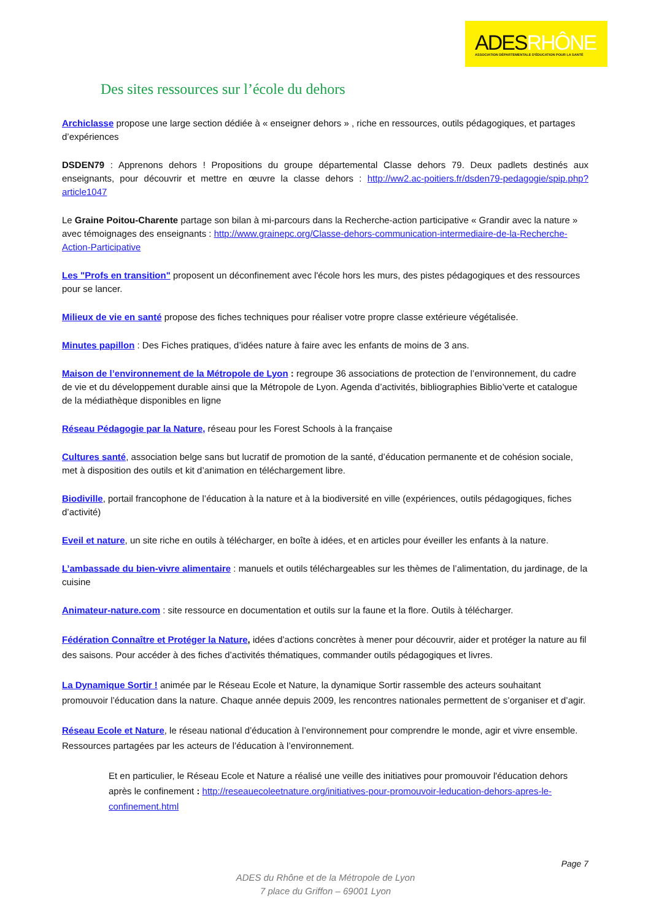ADESRHÔNE
ASSOCIATION DÉPARTEMENTALE D'ÉDUCATION POUR LA SANTÉ
Des sites ressources sur l’école du dehors
Archiclasse propose une large section dédiée à « enseigner dehors » , riche en ressources, outils pédagogiques, et partages d’expériences
DSDEN79 : Apprenons dehors ! Propositions du groupe départemental Classe dehors 79. Deux padlets destinés aux enseignants, pour découvrir et mettre en œuvre la classe dehors : http://ww2.ac-poitiers.fr/dsden79-pedagogie/spip.php?article1047
Le Graine Poitou-Charente partage son bilan à mi-parcours dans la Recherche-action participative « Grandir avec la nature » avec témoignages des enseignants : http://www.grainepc.org/Classe-dehors-communication-intermediaire-de-la-Recherche-Action-Participative
Les "Profs en transition" proposent un déconfinement avec l'école hors les murs, des pistes pédagogiques et des ressources pour se lancer.
Milieux de vie en santé propose des fiches techniques pour réaliser votre propre classe extérieure végétalisée.
Minutes papillon : Des Fiches pratiques, d’idées nature à faire avec les enfants de moins de 3 ans.
Maison de l’environnement de la Métropole de Lyon : regroupe 36 associations de protection de l’environnement, du cadre de vie et du développement durable ainsi que la Métropole de Lyon. Agenda d’activités, bibliographies Biblio’verte et catalogue de la médiathèque disponibles en ligne
Réseau Pédagogie par la Nature, réseau pour les Forest Schools à la française
Cultures santé, association belge sans but lucratif de promotion de la santé, d’éducation permanente et de cohésion sociale, met à disposition des outils et kit d’animation en téléchargement libre.
Biodiville, portail francophone de l’éducation à la nature et à la biodiversité en ville (expériences, outils pédagogiques, fiches d’activité)
Eveil et nature, un site riche en outils à télécharger, en boîte à idées, et en articles pour éveiller les enfants à la nature.
L’ambassade du bien-vivre alimentaire : manuels et outils téléchargeables sur les thèmes de l’alimentation, du jardinage, de la cuisine
Animateur-nature.com : site ressource en documentation et outils sur la faune et la flore. Outils à télécharger.
Fédération Connaître et Protéger la Nature, idées d’actions concrètes à mener pour découvrir, aider et protéger la nature au fil des saisons. Pour accéder à des fiches d’activités thématiques, commander outils pédagogiques et livres.
La Dynamique Sortir ! animée par le Réseau Ecole et Nature, la dynamique Sortir rassemble des acteurs souhaitant promouvoir l’éducation dans la nature. Chaque année depuis 2009, les rencontres nationales permettent de s’organiser et d’agir.
Réseau Ecole et Nature, le réseau national d’éducation à l’environnement pour comprendre le monde, agir et vivre ensemble. Ressources partagées par les acteurs de l’éducation à l’environnement.
Et en particulier, le Réseau Ecole et Nature a réalisé une veille des initiatives pour promouvoir l'éducation dehors après le confinement : http://reseauecoleetnature.org/initiatives-pour-promouvoir-leducation-dehors-apres-le-confinement.html
Page 7
ADES du Rhône et de la Métropole de Lyon
7 place du Griffon – 69001 Lyon